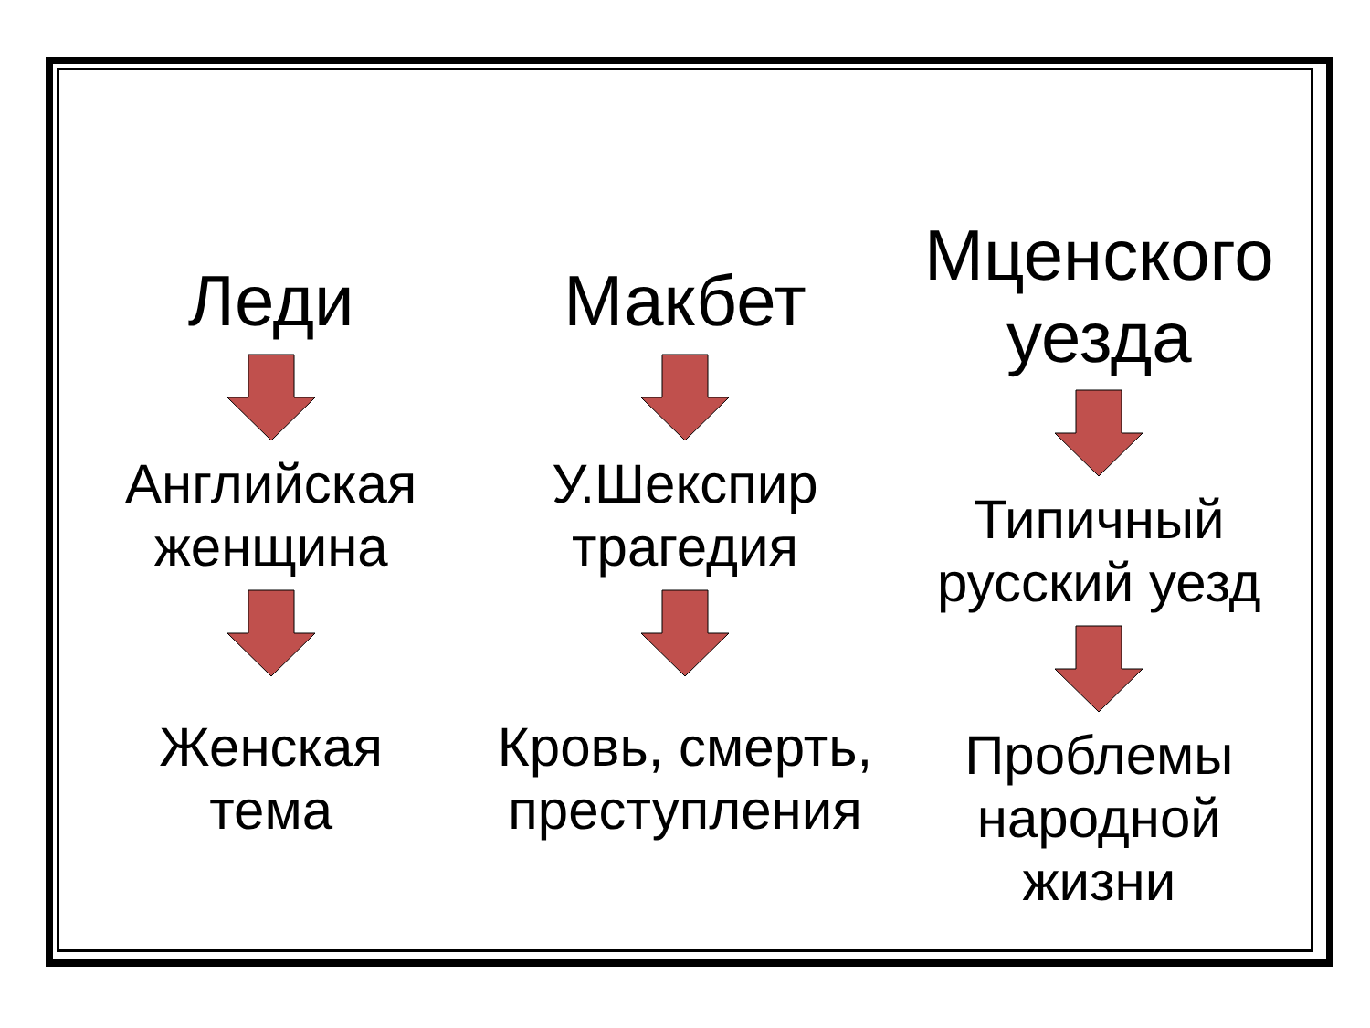Леди
Английская
женщина
Женская
тема
Макбет
У.Шекспир
трагедия
Кровь, смерть,
преступления
Мценского
уезда
Типичный
русский уезд
Проблемы
народной
жизни